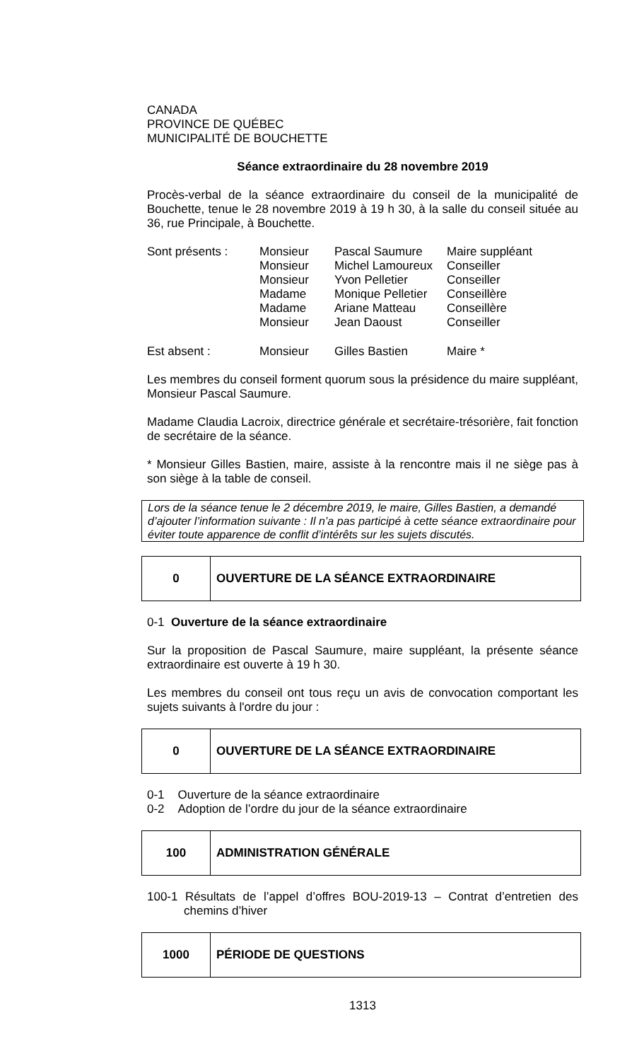CANADA
PROVINCE DE QUÉBEC
MUNICIPALITÉ DE BOUCHETTE
Séance extraordinaire du 28 novembre 2019
Procès-verbal de la séance extraordinaire du conseil de la municipalité de Bouchette, tenue le 28 novembre 2019 à 19 h 30, à la salle du conseil située au 36, rue Principale, à Bouchette.
| Sont présents : | Monsieur | Pascal Saumure | Maire suppléant |
| | Monsieur | Michel Lamoureux | Conseiller |
| | Monsieur | Yvon Pelletier | Conseiller |
| | Madame | Monique Pelletier | Conseillère |
| | Madame | Ariane Matteau | Conseillère |
| | Monsieur | Jean Daoust | Conseiller |
| Est absent : | Monsieur | Gilles Bastien | Maire * |
Les membres du conseil forment quorum sous la présidence du maire suppléant, Monsieur Pascal Saumure.
Madame Claudia Lacroix, directrice générale et secrétaire-trésorière, fait fonction de secrétaire de la séance.
* Monsieur Gilles Bastien, maire, assiste à la rencontre mais il ne siège pas à son siège à la table de conseil.
Lors de la séance tenue le 2 décembre 2019, le maire, Gilles Bastien, a demandé d’ajouter l’information suivante : Il n’a pas participé à cette séance extraordinaire pour éviter toute apparence de conflit d’intérêts sur les sujets discutés.
| 0 | OUVERTURE DE LA SÉANCE EXTRAORDINAIRE |
0-1 Ouverture de la séance extraordinaire
Sur la proposition de Pascal Saumure, maire suppléant, la présente séance extraordinaire est ouverte à 19 h 30.
Les membres du conseil ont tous reçu un avis de convocation comportant les sujets suivants à l'ordre du jour :
| 0 | OUVERTURE DE LA SÉANCE EXTRAORDINAIRE |
0-1 Ouverture de la séance extraordinaire
0-2 Adoption de l’ordre du jour de la séance extraordinaire
| 100 | ADMINISTRATION GÉNÉRALE |
100-1 Résultats de l’appel d’offres BOU-2019-13 – Contrat d’entretien des chemins d’hiver
| 1000 | PÉRIODE DE QUESTIONS |
1313